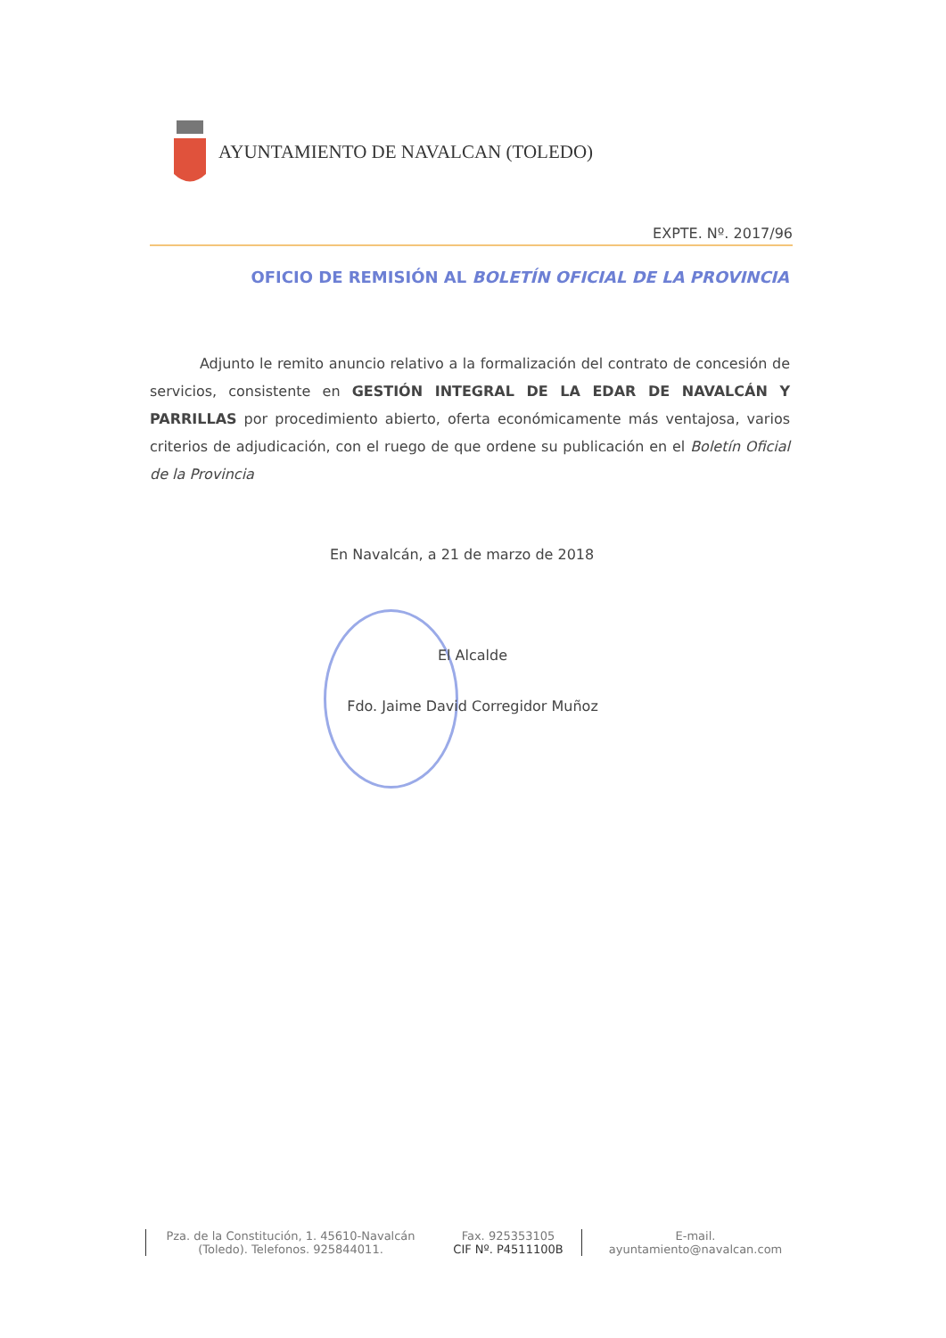AYUNTAMIENTO DE NAVALCAN (TOLEDO)
EXPTE. Nº. 2017/96
OFICIO DE REMISIÓN AL BOLETÍN OFICIAL DE LA PROVINCIA
Adjunto le remito anuncio relativo a la formalización del contrato de concesión de servicios, consistente en GESTIÓN INTEGRAL DE LA EDAR DE NAVALCÁN Y PARRILLAS por procedimiento abierto, oferta económicamente más ventajosa, varios criterios de adjudicación, con el ruego de que ordene su publicación en el Boletín Oficial de la Provincia
En Navalcán, a 21 de marzo de 2018
El Alcalde
Fdo. Jaime David Corregidor Muñoz
Pza. de la Constitución, 1. 45610-Navalcán (Toledo). Telefonos. 925844011.
Fax. 925353105
CIF Nº. P4511100B
E-mail.
ayuntamiento@navalcan.com